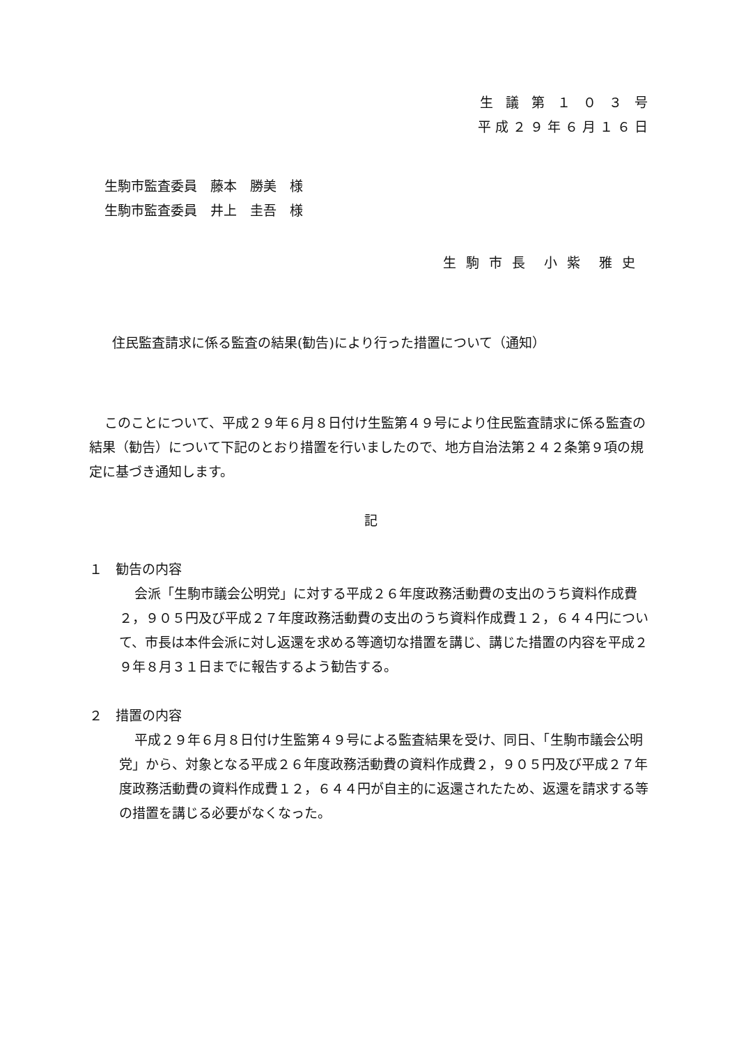生 議 第 １ ０ ３ 号
平成２９年６月１６日
生駒市監査委員　藤本　勝美　様
生駒市監査委員　井上　圭吾　様
生 駒 市 長　小 紫　雅 史
住民監査請求に係る監査の結果(勧告)により行った措置について（通知）
このことについて、平成２９年６月８日付け生監第４９号により住民監査請求に係る監査の結果（勧告）について下記のとおり措置を行いましたので、地方自治法第２４２条第９項の規定に基づき通知します。
記
１　勧告の内容
会派「生駒市議会公明党」に対する平成２６年度政務活動費の支出のうち資料作成費２，９０５円及び平成２７年度政務活動費の支出のうち資料作成費１２，６４４円について、市長は本件会派に対し返還を求める等適切な措置を講じ、講じた措置の内容を平成２９年８月３１日までに報告するよう勧告する。
２　措置の内容
平成２９年６月８日付け生監第４９号による監査結果を受け、同日、「生駒市議会公明党」から、対象となる平成２６年度政務活動費の資料作成費２，９０５円及び平成２７年度政務活動費の資料作成費１２，６４４円が自主的に返還されたため、返還を請求する等の措置を講じる必要がなくなった。